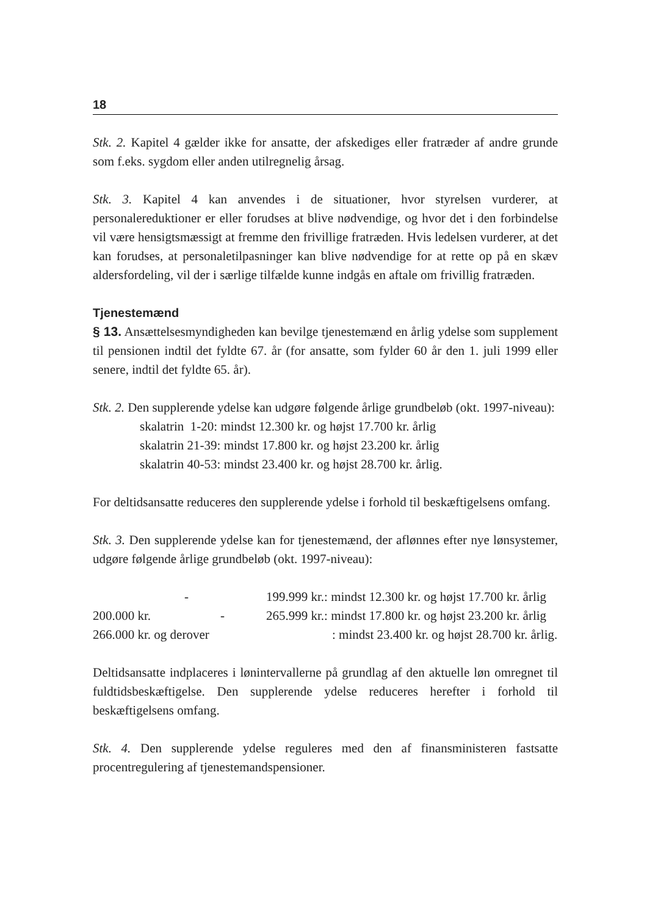18
Stk. 2. Kapitel 4 gælder ikke for ansatte, der afskediges eller fratræder af andre grunde som f.eks. sygdom eller anden utilregnelig årsag.
Stk. 3. Kapitel 4 kan anvendes i de situationer, hvor styrelsen vurderer, at personalereduktioner er eller forudses at blive nødvendige, og hvor det i den forbindelse vil være hensigtsmæssigt at fremme den frivillige fratræden. Hvis ledelsen vurderer, at det kan forudses, at personaletilpasninger kan blive nødvendige for at rette op på en skæv aldersfordeling, vil der i særlige tilfælde kunne indgås en aftale om frivillig fratræden.
Tjenestemænd
§ 13. Ansættelsesmyndigheden kan bevilge tjenestemænd en årlig ydelse som supplement til pensionen indtil det fyldte 67. år (for ansatte, som fylder 60 år den 1. juli 1999 eller senere, indtil det fyldte 65. år).
Stk. 2. Den supplerende ydelse kan udgøre følgende årlige grundbeløb (okt. 1997-niveau):
skalatrin 1-20: mindst 12.300 kr. og højst 17.700 kr. årlig
skalatrin 21-39: mindst 17.800 kr. og højst 23.200 kr. årlig
skalatrin 40-53: mindst 23.400 kr. og højst 28.700 kr. årlig.
For deltidsansatte reduceres den supplerende ydelse i forhold til beskæftigelsens omfang.
Stk. 3. Den supplerende ydelse kan for tjenestemænd, der aflønnes efter nye lønsystemer, udgøre følgende årlige grundbeløb (okt. 1997-niveau):
| | - | | 199.999 kr.: mindst 12.300 kr. og højst 17.700 kr. årlig |
| 200.000 kr. | - | | 265.999 kr.: mindst 17.800 kr. og højst 23.200 kr. årlig |
| 266.000 kr. og derover | | | : mindst 23.400 kr. og højst 28.700 kr. årlig. |
Deltidsansatte indplaceres i lønintervallerne på grundlag af den aktuelle løn omregnet til fuldtidsbeskæftigelse. Den supplerende ydelse reduceres herefter i forhold til beskæftigelsens omfang.
Stk. 4. Den supplerende ydelse reguleres med den af finansministeren fastsatte procentregulering af tjenestemandspensioner.